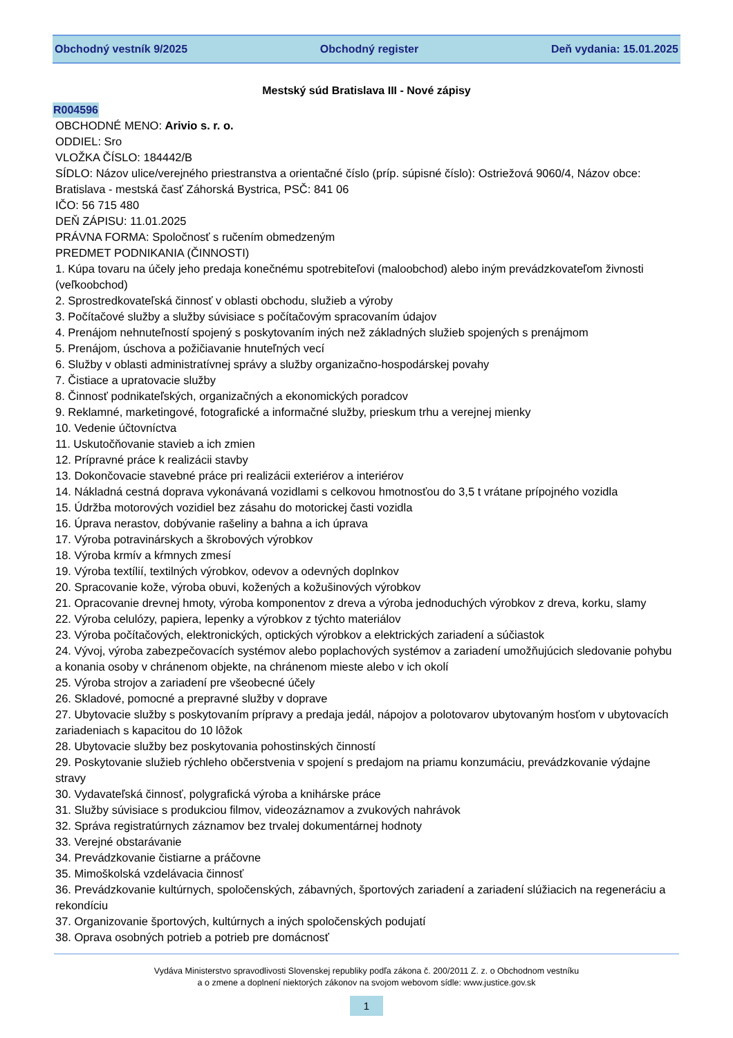Obchodný vestník 9/2025 Obchodný register Deň vydania: 15.01.2025
Mestský súd Bratislava III - Nové zápisy
R004596
OBCHODNÉ MENO: Arivio s. r. o.
ODDIEL: Sro
VLOŽKA ČÍSLO: 184442/B
SÍDLO: Názov ulice/verejného priestranstva a orientačné číslo (príp. súpisné číslo): Ostriežová 9060/4, Názov obce: Bratislava - mestská časť Záhorská Bystrica, PSČ: 841 06
IČO: 56 715 480
DEŇ ZÁPISU: 11.01.2025
PRÁVNA FORMA: Spoločnosť s ručením obmedzeným
PREDMET PODNIKANIA (ČINNOSTI)
1. Kúpa tovaru na účely jeho predaja konečnému spotrebiteľovi (maloobchod) alebo iným prevádzkovateľom živnosti (veľkoobchod)
2. Sprostredkovateľská činnosť v oblasti obchodu, služieb a výroby
3. Počítačové služby a služby súvisiace s počítačovým spracovaním údajov
4. Prenájom nehnuteľností spojený s poskytovaním iných než základných služieb spojených s prenájmom
5. Prenájom, úschova a požičiavanie hnuteľných vecí
6. Služby v oblasti administratívnej správy a služby organizačno-hospodárskej povahy
7. Čistiace a upratovacie služby
8. Činnosť podnikateľských, organizačných a ekonomických poradcov
9. Reklamné, marketingové, fotografické a informačné služby, prieskum trhu a verejnej mienky
10. Vedenie účtovníctva
11. Uskutočňovanie stavieb a ich zmien
12. Prípravné práce k realizácii stavby
13. Dokončovacie stavebné práce pri realizácii exteriérov a interiérov
14. Nákladná cestná doprava vykonávaná vozidlami s celkovou hmotnosťou do 3,5 t vrátane prípojného vozidla
15. Údržba motorových vozidiel bez zásahu do motorickej časti vozidla
16. Úprava nerastov, dobývanie rašeliny a bahna a ich úprava
17. Výroba potravinárskych a škrobových výrobkov
18. Výroba krmív a kŕmnych zmesí
19. Výroba textílií, textilných výrobkov, odevov a odevných doplnkov
20. Spracovanie kože, výroba obuvi, kožených a kožušinových výrobkov
21. Opracovanie drevnej hmoty, výroba komponentov z dreva a výroba jednoduchých výrobkov z dreva, korku, slamy
22. Výroba celulózy, papiera, lepenky a výrobkov z týchto materiálov
23. Výroba počítačových, elektronických, optických výrobkov a elektrických zariadení a súčiastok
24. Vývoj, výroba zabezpečovacích systémov alebo poplachových systémov a zariadení umožňujúcich sledovanie pohybu a konania osoby v chránenom objekte, na chránenom mieste alebo v ich okolí
25. Výroba strojov a zariadení pre všeobecné účely
26. Skladové, pomocné a prepravné služby v doprave
27. Ubytovacie služby s poskytovaním prípravy a predaja jedál, nápojov a polotovarov ubytovaným hosťom v ubytovacích zariadeniach s kapacitou do 10 lôžok
28. Ubytovacie služby bez poskytovania pohostinských činností
29. Poskytovanie služieb rýchleho občerstvenia v spojení s predajom na priamu konzumáciu, prevádzkovanie výdajne stravy
30. Vydavateľská činnosť, polygrafická výroba a knihárske práce
31. Služby súvisiace s produkciou filmov, videozáznamov a zvukových nahrávok
32. Správa registratúrnych záznamov bez trvalej dokumentárnej hodnoty
33. Verejné obstarávanie
34. Prevádzkovanie čistiarne a práčovne
35. Mimoškolská vzdelávacia činnosť
36. Prevádzkovanie kultúrnych, spoločenských, zábavných, športových zariadení a zariadení slúžiacich na regeneráciu a rekondíciu
37. Organizovanie športových, kultúrnych a iných spoločenských podujatí
38. Oprava osobných potrieb a potrieb pre domácnosť
Vydáva Ministerstvo spravodlivosti Slovenskej republiky podľa zákona č. 200/2011 Z. z. o Obchodnom vestníku
a o zmene a doplnení niektorých zákonov na svojom webovom sídle: www.justice.gov.sk
1